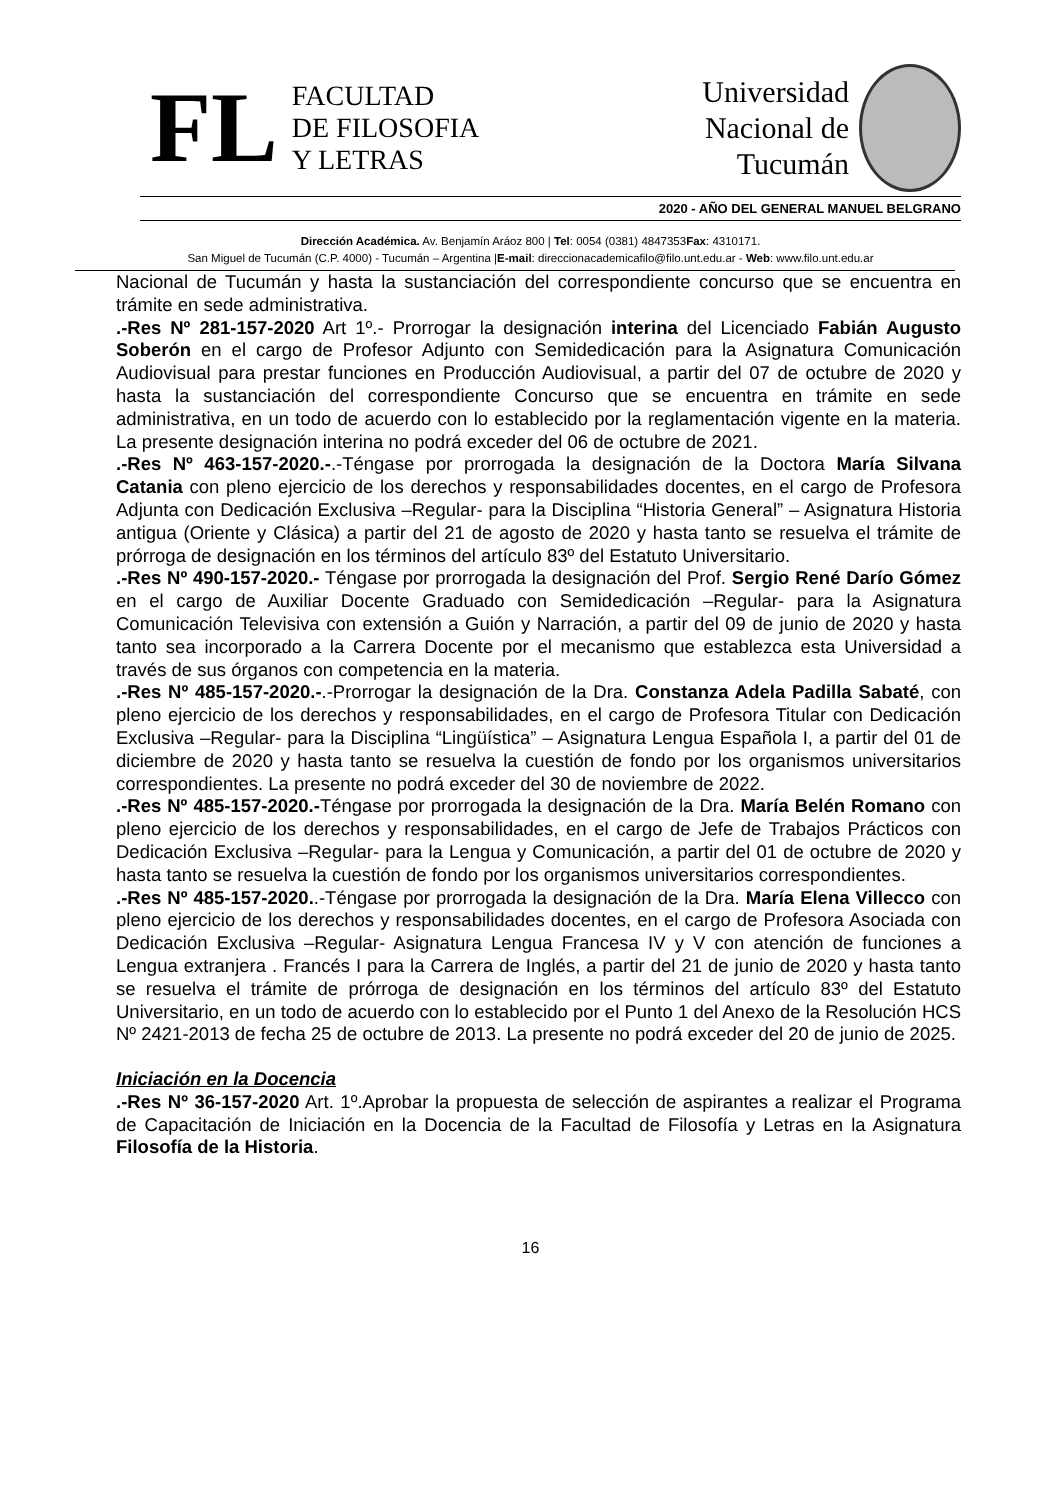FL
FACULTAD
DE FILOSOFIA
Y LETRAS
Universidad
Nacional de
Tucumán
2020 - AÑO DEL GENERAL MANUEL BELGRANO
Dirección Académica. Av. Benjamín Aráoz 800 | Tel: 0054 (0381) 4847353Fax: 4310171.
San Miguel de Tucumán (C.P. 4000) - Tucumán – Argentina |E-mail: direccionacademicafilo@filo.unt.edu.ar - Web: www.filo.unt.edu.ar
Nacional de Tucumán y hasta la sustanciación del correspondiente concurso que se encuentra en trámite en sede administrativa.
.-Res Nº 281-157-2020 Art 1º.- Prorrogar la designación interina del Licenciado Fabián Augusto Soberón en el cargo de Profesor Adjunto con Semidedicación para la Asignatura Comunicación Audiovisual para prestar funciones en Producción Audiovisual, a partir del 07 de octubre de 2020 y hasta la sustanciación del correspondiente Concurso que se encuentra en trámite en sede administrativa, en un todo de acuerdo con lo establecido por la reglamentación vigente en la materia. La presente designación interina no podrá exceder del 06 de octubre de 2021.
.-Res Nº 463-157-2020.-.-Téngase por prorrogada la designación de la Doctora María Silvana Catania con pleno ejercicio de los derechos y responsabilidades docentes, en el cargo de Profesora Adjunta con Dedicación Exclusiva –Regular- para la Disciplina “Historia General” – Asignatura Historia antigua (Oriente y Clásica) a partir del 21 de agosto de 2020 y hasta tanto se resuelva el trámite de prórroga de designación en los términos del artículo 83º del Estatuto Universitario.
.-Res Nº 490-157-2020.- Téngase por prorrogada la designación del Prof. Sergio René Darío Gómez en el cargo de Auxiliar Docente Graduado con Semidedicación –Regular- para la Asignatura Comunicación Televisiva con extensión a Guión y Narración, a partir del 09 de junio de 2020 y hasta tanto sea incorporado a la Carrera Docente por el mecanismo que establezca esta Universidad a través de sus órganos con competencia en la materia.
.-Res Nº 485-157-2020.-.-Prorrogar la designación de la Dra. Constanza Adela Padilla Sabaté, con pleno ejercicio de los derechos y responsabilidades, en el cargo de Profesora Titular con Dedicación Exclusiva –Regular- para la Disciplina “Lingüística” – Asignatura Lengua Española I, a partir del 01 de diciembre de 2020 y hasta tanto se resuelva la cuestión de fondo por los organismos universitarios correspondientes. La presente no podrá exceder del 30 de noviembre de 2022.
.-Res Nº 485-157-2020.-Téngase por prorrogada la designación de la Dra. María Belén Romano con pleno ejercicio de los derechos y responsabilidades, en el cargo de Jefe de Trabajos Prácticos con Dedicación Exclusiva –Regular- para la Lengua y Comunicación, a partir del 01 de octubre de 2020 y hasta tanto se resuelva la cuestión de fondo por los organismos universitarios correspondientes.
.-Res Nº 485-157-2020..-Téngase por prorrogada la designación de la Dra. María Elena Villecco con pleno ejercicio de los derechos y responsabilidades docentes, en el cargo de Profesora Asociada con Dedicación Exclusiva –Regular- Asignatura Lengua Francesa IV y V con atención de funciones a Lengua extranjera . Francés I para la Carrera de Inglés, a partir del 21 de junio de 2020 y hasta tanto se resuelva el trámite de prórroga de designación en los términos del artículo 83º del Estatuto Universitario, en un todo de acuerdo con lo establecido por el Punto 1 del Anexo de la Resolución HCS Nº 2421-2013 de fecha 25 de octubre de 2013. La presente no podrá exceder del 20 de junio de 2025.
Iniciación en la Docencia
.-Res Nº 36-157-2020 Art. 1º.Aprobar la propuesta de selección de aspirantes a realizar el Programa de Capacitación de Iniciación en la Docencia de la Facultad de Filosofía y Letras en la Asignatura Filosofía de la Historia.
16